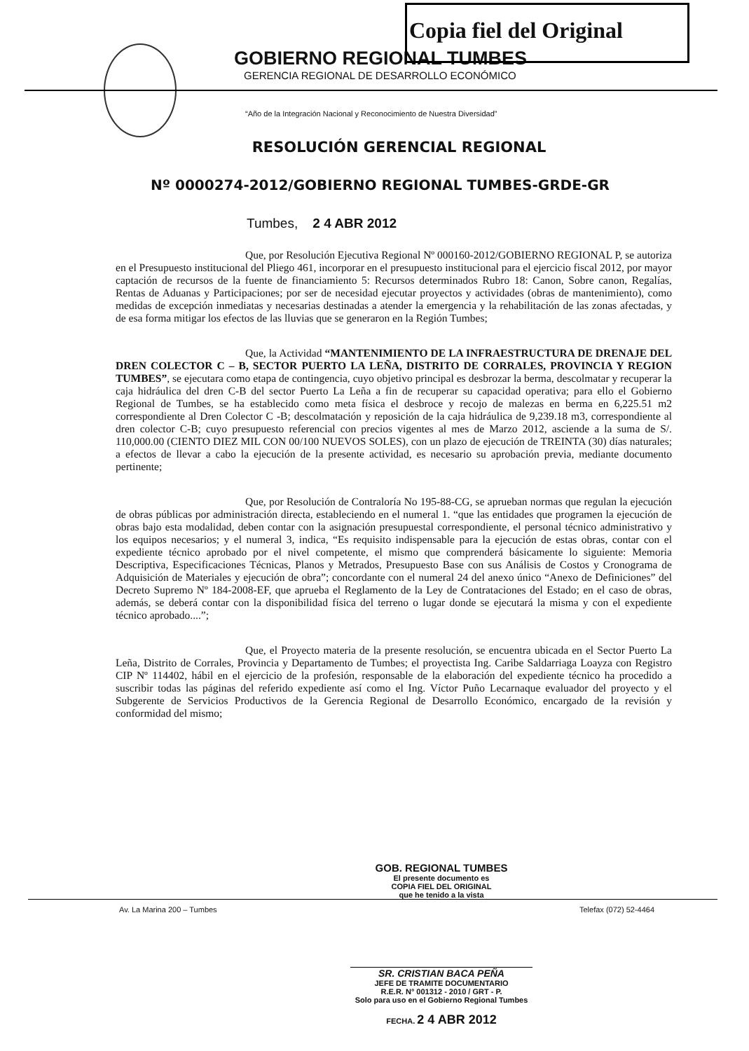Copia fiel del Original
GOBIERNO REGIONAL TUMBES
GERENCIA REGIONAL DE DESARROLLO ECONÓMICO
“Año de la Integración Nacional y Reconocimiento de Nuestra Diversidad”
RESOLUCIÓN GERENCIAL REGIONAL
Nº 0000274-2012/GOBIERNO REGIONAL TUMBES-GRDE-GR
Tumbes, 2 4 ABR 2012
Que, por Resolución Ejecutiva Regional Nº 000160-2012/GOBIERNO REGIONAL P, se autoriza en el Presupuesto institucional del Pliego 461, incorporar en el presupuesto institucional para el ejercicio fiscal 2012, por mayor captación de recursos de la fuente de financiamiento 5: Recursos determinados Rubro 18: Canon, Sobre canon, Regalías, Rentas de Aduanas y Participaciones; por ser de necesidad ejecutar proyectos y actividades (obras de mantenimiento), como medidas de excepción inmediatas y necesarias destinadas a atender la emergencia y la rehabilitación de las zonas afectadas, y de esa forma mitigar los efectos de las lluvias que se generaron en la Región Tumbes;
Que, la Actividad “MANTENIMIENTO DE LA INFRAESTRUCTURA DE DRENAJE DEL DREN COLECTOR C – B, SECTOR PUERTO LA LEÑA, DISTRITO DE CORRALES, PROVINCIA Y REGION TUMBES”, se ejecutara como etapa de contingencia, cuyo objetivo principal es desbrozar la berma, descolmatar y recuperar la caja hidráulica del dren C-B del sector Puerto La Leña a fin de recuperar su capacidad operativa; para ello el Gobierno Regional de Tumbes, se ha establecido como meta física el desbroce y recojo de malezas en berma en 6,225.51 m2 correspondiente al Dren Colector C -B; descolmatación y reposición de la caja hidráulica de 9,239.18 m3, correspondiente al dren colector C-B; cuyo presupuesto referencial con precios vigentes al mes de Marzo 2012, asciende a la suma de S/. 110,000.00 (CIENTO DIEZ MIL CON 00/100 NUEVOS SOLES), con un plazo de ejecución de TREINTA (30) días naturales; a efectos de llevar a cabo la ejecución de la presente actividad, es necesario su aprobación previa, mediante documento pertinente;
Que, por Resolución de Contraloría No 195-88-CG, se aprueban normas que regulan la ejecución de obras públicas por administración directa, estableciendo en el numeral 1. “que las entidades que programen la ejecución de obras bajo esta modalidad, deben contar con la asignación presupuestal correspondiente, el personal técnico administrativo y los equipos necesarios; y el numeral 3, indica, “Es requisito indispensable para la ejecución de estas obras, contar con el expediente técnico aprobado por el nivel competente, el mismo que comprenderá básicamente lo siguiente: Memoria Descriptiva, Especificaciones Técnicas, Planos y Metrados, Presupuesto Base con sus Análisis de Costos y Cronograma de Adquisición de Materiales y ejecución de obra”; concordante con el numeral 24 del anexo único “Anexo de Definiciones” del Decreto Supremo Nº 184-2008-EF, que aprueba el Reglamento de la Ley de Contrataciones del Estado; en el caso de obras, además, se deberá contar con la disponibilidad física del terreno o lugar donde se ejecutará la misma y con el expediente técnico aprobado....”;
Que, el Proyecto materia de la presente resolución, se encuentra ubicada en el Sector Puerto La Leña, Distrito de Corrales, Provincia y Departamento de Tumbes; el proyectista Ing. Caribe Saldarriaga Loayza con Registro CIP Nº 114402, hábil en el ejercicio de la profesión, responsable de la elaboración del expediente técnico ha procedido a suscribir todas las páginas del referido expediente así como el Ing. Víctor Puño Lecarnaque evaluador del proyecto y el Subgerente de Servicios Productivos de la Gerencia Regional de Desarrollo Económico, encargado de la revisión y conformidad del mismo;
GOB. REGIONAL TUMBES
El presente documento es
COPIA FIEL DEL ORIGINAL
que he tenido a la vista
Av. La Marina 200 – Tumbes Telefax (072) 52-4464
SR. CRISTIAN BACA PEÑA
JEFE DE TRAMITE DOCUMENTARIO
R.E.R. N° 001312 - 2010 / GRT - P.
Solo para uso en el Gobierno Regional Tumbes
FECHA. 2 4 ABR 2012